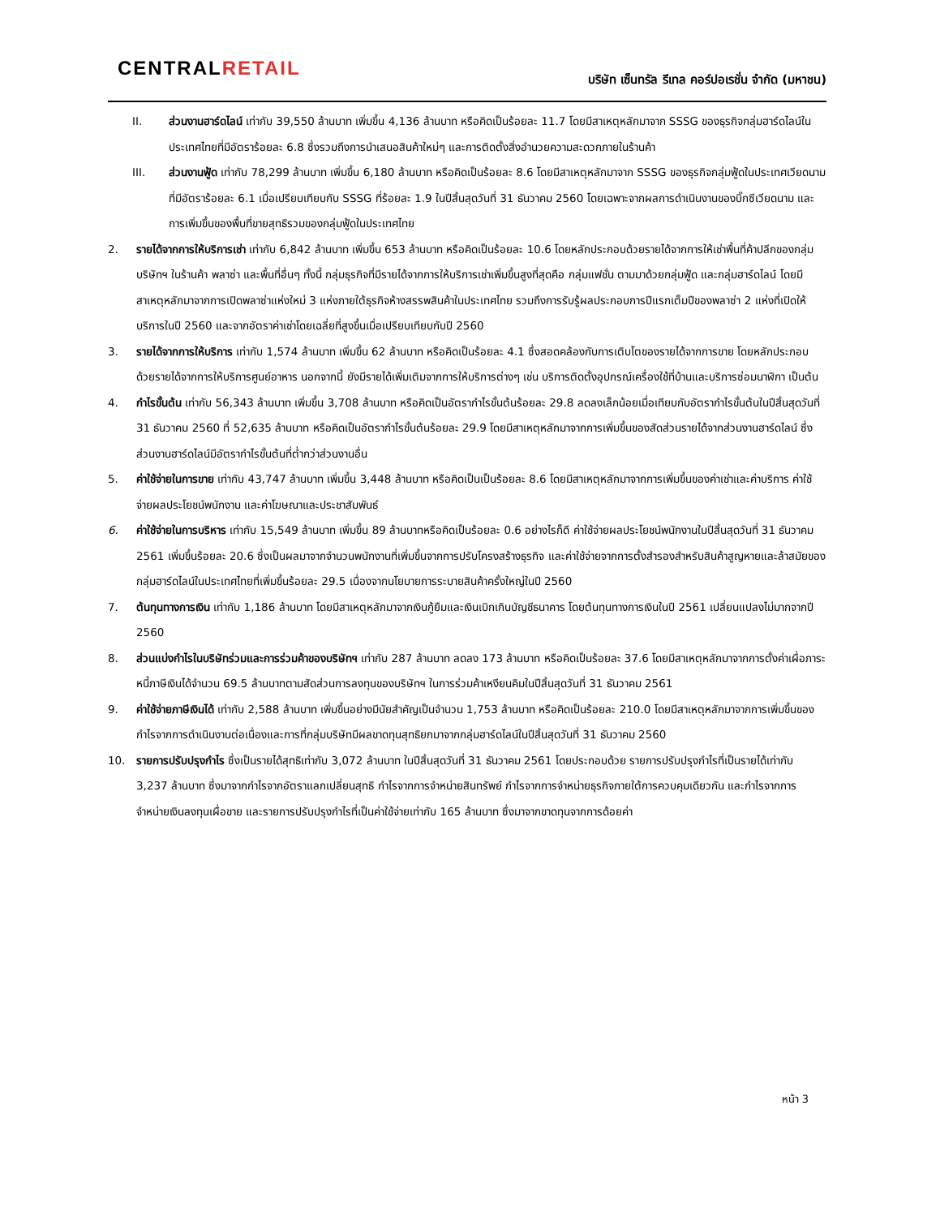CENTRALRETAIL
บริษัท เซ็นทรัล รีเทล คอร์ปอเรชั่น จำกัด (มหาชน)
II. ส่วนงานฮาร์ดไลน์ เท่ากับ 39,550 ล้านบาท เพิ่มขึ้น 4,136 ล้านบาท หรือคิดเป็นร้อยละ 11.7 โดยมีสาเหตุหลักมาจาก SSSG ของธุรกิจกลุ่มฮาร์ดไลน์ในประเทศไทยที่มีอัตราร้อยละ 6.8 ซึ่งรวมถึงการนำเสนอสินค้าใหม่ๆ และการติดตั้งสิ่งอำนวยความสะดวกภายในร้านค้า
III. ส่วนงานฟู้ด เท่ากับ 78,299 ล้านบาท เพิ่มขึ้น 6,180 ล้านบาท หรือคิดเป็นร้อยละ 8.6 โดยมีสาเหตุหลักมาจาก SSSG ของธุรกิจกลุ่มฟู้ดในประเทศเวียดนามที่มีอัตราร้อยละ 6.1 เมื่อเปรียบเทียบกับ SSSG ที่ร้อยละ 1.9 ในปีสิ้นสุดวันที่ 31 ธันวาคม 2560 โดยเฉพาะจากผลการดำเนินงานของบิ๊กซีเวียดนาม และการเพิ่มขึ้นของพื้นที่ขายสุทธิรวมของกลุ่มฟู้ดในประเทศไทย
2. รายได้จากการให้บริการเช่า เท่ากับ 6,842 ล้านบาท เพิ่มขึ้น 653 ล้านบาท หรือคิดเป็นร้อยละ 10.6 โดยหลักประกอบด้วยรายได้จากการให้เช่าพื้นที่ค้าปลีกของกลุ่มบริษัทฯ ในร้านค้า พลาซ่า และพื้นที่อื่นๆ ทั้งนี้ กลุ่มธุรกิจที่มีรายได้จากการให้บริการเช่าเพิ่มขึ้นสูงที่สุดคือ กลุ่มแฟชั่น ตามมาด้วยกลุ่มฟู้ด และกลุ่มฮาร์ดไลน์ โดยมีสาเหตุหลักมาจากการเปิดพลาซ่าแห่งใหม่ 3 แห่งภายใต้ธุรกิจห้างสรรพสินค้าในประเทศไทย รวมถึงการรับรู้ผลประกอบการปีแรกเต็มปีของพลาซ่า 2 แห่งที่เปิดให้บริการในปี 2560 และจากอัตราค่าเช่าโดยเฉลี่ยที่สูงขึ้นเมื่อเปรียบเทียบกับปี 2560
3. รายได้จากการให้บริการ เท่ากับ 1,574 ล้านบาท เพิ่มขึ้น 62 ล้านบาท หรือคิดเป็นร้อยละ 4.1 ซึ่งสอดคล้องกับการเติบโตของรายได้จากการขาย โดยหลักประกอบด้วยรายได้จากการให้บริการศูนย์อาหาร นอกจากนี้ ยังมีรายได้เพิ่มเติมจากการให้บริการต่างๆ เช่น บริการติดตั้งอุปกรณ์เครื่องใช้ที่บ้านและบริการซ่อมนาฬิกา เป็นต้น
4. กำไรขั้นต้น เท่ากับ 56,343 ล้านบาท เพิ่มขึ้น 3,708 ล้านบาท หรือคิดเป็นอัตรากำไรขั้นต้นร้อยละ 29.8 ลดลงเล็กน้อยเมื่อเทียบกับอัตรากำไรขั้นต้นในปีสิ้นสุดวันที่ 31 ธันวาคม 2560 ที่ 52,635 ล้านบาท หรือคิดเป็นอัตรากำไรขั้นต้นร้อยละ 29.9 โดยมีสาเหตุหลักมาจากการเพิ่มขึ้นของสัดส่วนรายได้จากส่วนงานฮาร์ดไลน์ ซึ่งส่วนงานฮาร์ดไลน์มีอัตรากำไรขั้นต้นที่ต่ำกว่าส่วนงานอื่น
5. ค่าใช้จ่ายในการขาย เท่ากับ 43,747 ล้านบาท เพิ่มขึ้น 3,448 ล้านบาท หรือคิดเป็นเป็นร้อยละ 8.6 โดยมีสาเหตุหลักมาจากการเพิ่มขึ้นของค่าเช่าและค่าบริการ ค่าใช้จ่ายผลประโยชน์พนักงาน และค่าโฆษณาและประชาสัมพันธ์
6. ค่าใช้จ่ายในการบริหาร เท่ากับ 15,549 ล้านบาท เพิ่มขึ้น 89 ล้านบาทหรือคิดเป็นร้อยละ 0.6 อย่างไรก็ดี ค่าใช้จ่ายผลประโยชน์พนักงานในปีสิ้นสุดวันที่ 31 ธันวาคม 2561 เพิ่มขึ้นร้อยละ 20.6 ซึ่งเป็นผลมาจากจำนวนพนักงานที่เพิ่มขึ้นจากการปรับโครงสร้างธุรกิจ และค่าใช้จ่ายจากการตั้งสำรองสำหรับสินค้าสูญหายและล้าสมัยของกลุ่มฮาร์ดไลน์ในประเทศไทยที่เพิ่มขึ้นร้อยละ 29.5 เนื่องจากนโยบายการระบายสินค้าครั้งใหญ่ในปี 2560
7. ต้นทุนทางการเงิน เท่ากับ 1,186 ล้านบาท โดยมีสาเหตุหลักมาจากเงินกู้ยืมและเงินเบิกเกินบัญชีธนาคาร โดยต้นทุนทางการเงินในปี 2561 เปลี่ยนแปลงไม่มากจากปี 2560
8. ส่วนแบ่งกำไรในบริษัทร่วมและการร่วมค้าของบริษัทฯ เท่ากับ 287 ล้านบาท ลดลง 173 ล้านบาท หรือคิดเป็นร้อยละ 37.6 โดยมีสาเหตุหลักมาจากการตั้งค่าเผื่อภาระหนี้ภาษีเงินได้จำนวน 69.5 ล้านบาทตามสัดส่วนการลงทุนของบริษัทฯ ในการร่วมค้าเหงียนคิมในปีสิ้นสุดวันที่ 31 ธันวาคม 2561
9. ค่าใช้จ่ายภาษีเงินได้ เท่ากับ 2,588 ล้านบาท เพิ่มขึ้นอย่างมีนัยสำคัญเป็นจำนวน 1,753 ล้านบาท หรือคิดเป็นร้อยละ 210.0 โดยมีสาเหตุหลักมาจากการเพิ่มขึ้นของกำไรจากการดำเนินงานต่อเนื่องและการที่กลุ่มบริษัทมีผลขาดทุนสุทธิยกมาจากกลุ่มฮาร์ดไลน์ในปีสิ้นสุดวันที่ 31 ธันวาคม 2560
10. รายการปรับปรุงกำไร ซึ่งเป็นรายได้สุทธิเท่ากับ 3,072 ล้านบาท ในปีสิ้นสุดวันที่ 31 ธันวาคม 2561 โดยประกอบด้วย รายการปรับปรุงกำไรที่เป็นรายได้เท่ากับ 3,237 ล้านบาท ซึ่งมาจากกำไรจากอัตราแลกเปลี่ยนสุทธิ กำไรจากการจำหน่ายสินทรัพย์ กำไรจากการจำหน่ายธุรกิจภายใต้การควบคุมเดียวกัน และกำไรจากการจำหน่ายเงินลงทุนเผื่อขาย และรายการปรับปรุงกำไรที่เป็นค่าใช้จ่ายเท่ากับ 165 ล้านบาท ซึ่งมาจากขาดทุนจากการด้อยค่า
หน้า 3